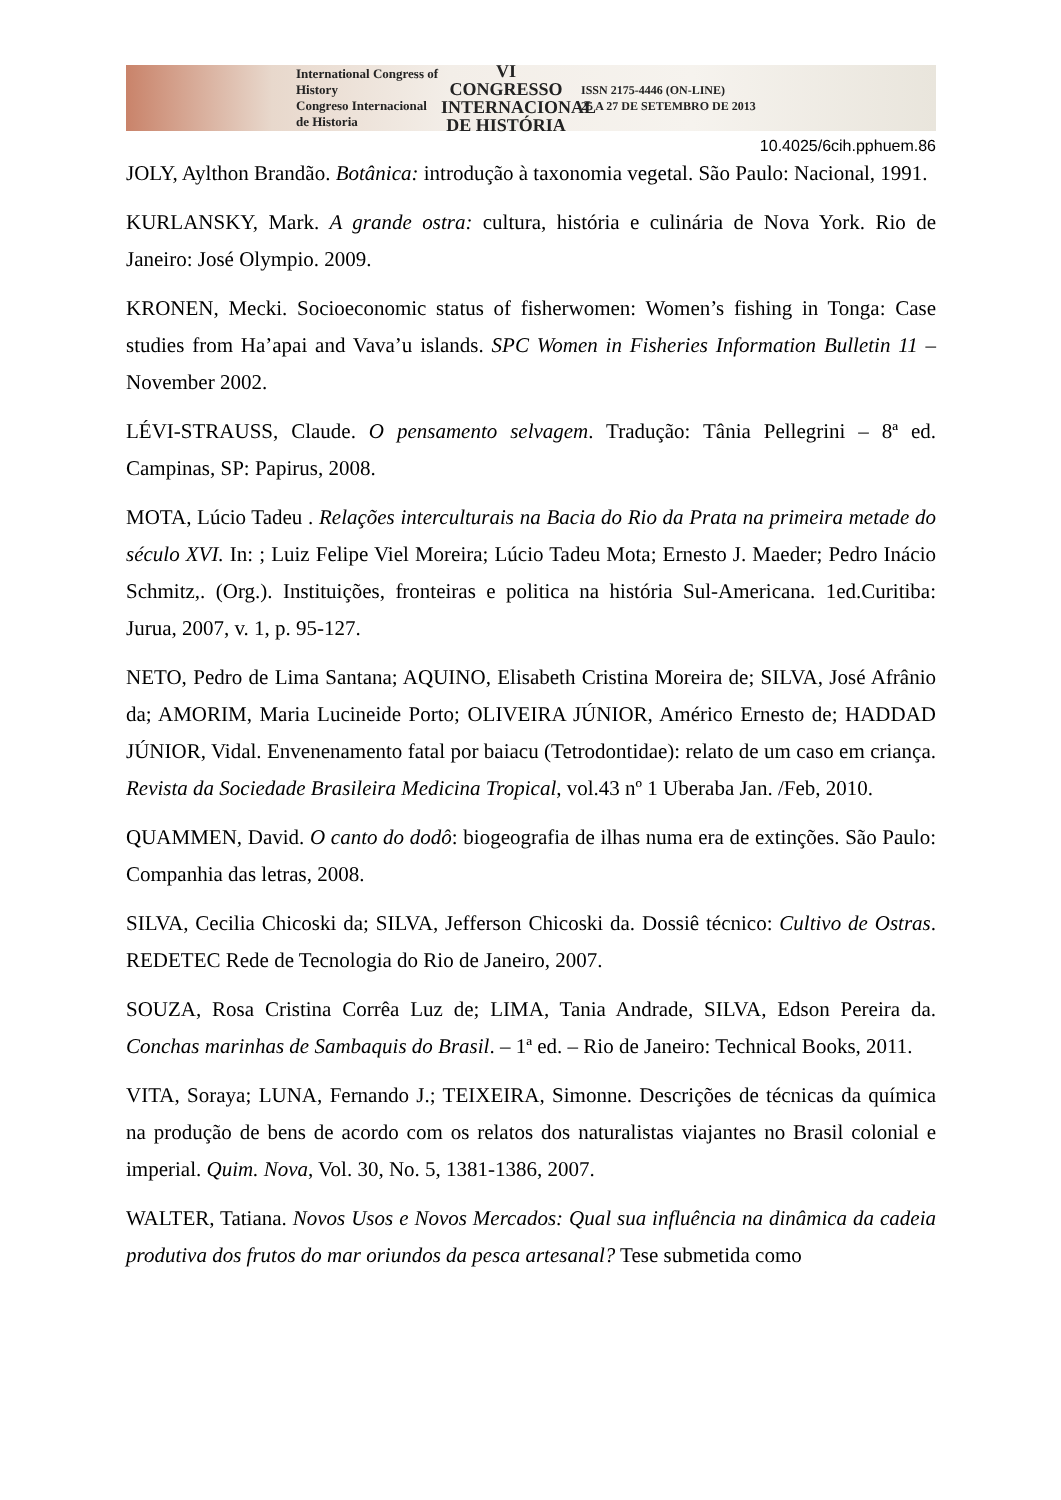International Congress of History
Congreso Internacional de Historia
VI CONGRESSO
INTERNACIONAL
DE HISTÓRIA
ISSN 2175-4446 (ON-LINE)
25 A 27 DE SETEMBRO DE 2013
10.4025/6cih.pphuem.86
JOLY, Aylthon Brandão. Botânica: introdução à taxonomia vegetal. São Paulo: Nacional, 1991.
KURLANSKY, Mark. A grande ostra: cultura, história e culinária de Nova York. Rio de Janeiro: José Olympio. 2009.
KRONEN, Mecki. Socioeconomic status of fisherwomen: Women’s fishing in Tonga: Case studies from Ha’apai and Vava’u islands. SPC Women in Fisheries Information Bulletin 11 – November 2002.
LÉVI-STRAUSS, Claude. O pensamento selvagem. Tradução: Tânia Pellegrini – 8ª ed. Campinas, SP: Papirus, 2008.
MOTA, Lúcio Tadeu . Relações interculturais na Bacia do Rio da Prata na primeira metade do século XVI. In: ; Luiz Felipe Viel Moreira; Lúcio Tadeu Mota; Ernesto J. Maeder; Pedro Inácio Schmitz,. (Org.). Instituições, fronteiras e politica na história Sul-Americana. 1ed.Curitiba: Jurua, 2007, v. 1, p. 95-127.
NETO, Pedro de Lima Santana; AQUINO, Elisabeth Cristina Moreira de; SILVA, José Afrânio da; AMORIM, Maria Lucineide Porto; OLIVEIRA JÚNIOR, Américo Ernesto de; HADDAD JÚNIOR, Vidal. Envenenamento fatal por baiacu (Tetrodontidae): relato de um caso em criança. Revista da Sociedade Brasileira Medicina Tropical, vol.43 nº 1 Uberaba Jan. /Feb, 2010.
QUAMMEN, David. O canto do dodô: biogeografia de ilhas numa era de extinções. São Paulo: Companhia das letras, 2008.
SILVA, Cecilia Chicoski da; SILVA, Jefferson Chicoski da. Dossiê técnico: Cultivo de Ostras. REDETEC Rede de Tecnologia do Rio de Janeiro, 2007.
SOUZA, Rosa Cristina Corrêa Luz de; LIMA, Tania Andrade, SILVA, Edson Pereira da. Conchas marinhas de Sambaquis do Brasil. – 1ª ed. – Rio de Janeiro: Technical Books, 2011.
VITA, Soraya; LUNA, Fernando J.; TEIXEIRA, Simonne. Descrições de técnicas da química na produção de bens de acordo com os relatos dos naturalistas viajantes no Brasil colonial e imperial. Quim. Nova, Vol. 30, No. 5, 1381-1386, 2007.
WALTER, Tatiana. Novos Usos e Novos Mercados: Qual sua influência na dinâmica da cadeia produtiva dos frutos do mar oriundos da pesca artesanal? Tese submetida como